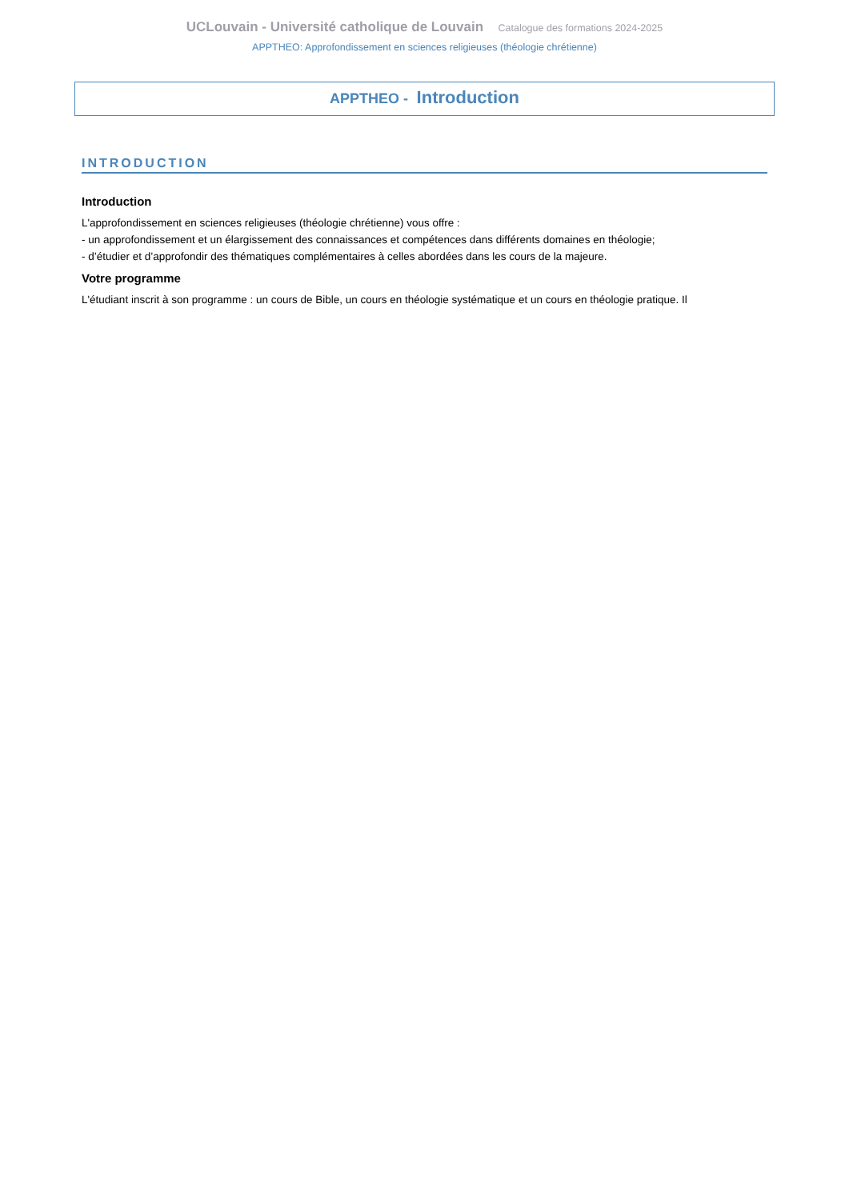UCLouvain - Université catholique de Louvain Catalogue des formations 2024-2025
APPTHEO: Approfondissement en sciences religieuses (théologie chrétienne)
APPTHEO - Introduction
INTRODUCTION
Introduction
L'approfondissement en sciences religieuses (théologie chrétienne) vous offre :
- un approfondissement et un élargissement des connaissances et compétences dans différents domaines en théologie;
- d’étudier et d’approfondir des thématiques complémentaires à celles abordées dans les cours de la majeure.
Votre programme
L'étudiant inscrit à son programme : un cours de Bible, un cours en théologie systématique et un cours en théologie pratique. Il